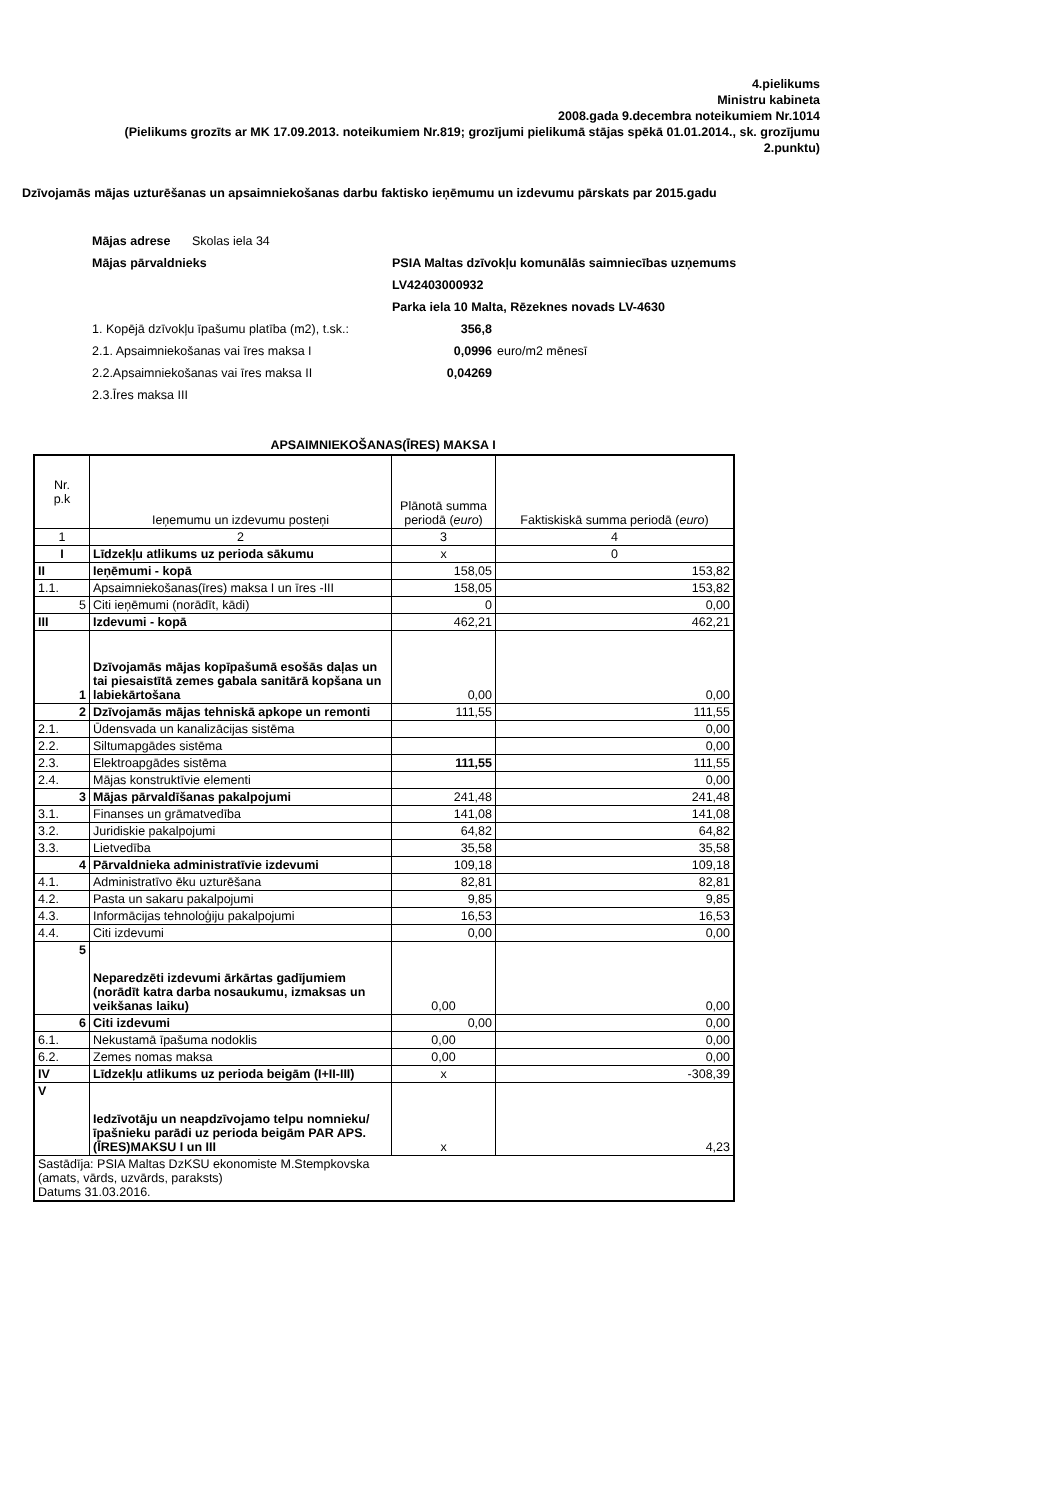4.pielikums
Ministru kabineta
2008.gada 9.decembra noteikumiem Nr.1014
(Pielikums grozīts ar MK 17.09.2013. noteikumiem Nr.819; grozījumi pielikumā stājas spēkā 01.01.2014., sk. grozījumu 2.punktu)
Dzīvojamās mājas uzturēšanas un apsaimniekošanas darbu faktisko ieņēmumu un izdevumu pārskats par 2015.gadu
Mājas adrese Skolas iela 34
Mājas pārvaldnieks PSIA Maltas dzīvokļu komunālās saimniecības uzņemums
LV42403000932
Parka iela 10 Malta, Rēzeknes novads LV-4630
1. Kopējā dzīvokļu īpašumu platība (m2), t.sk.:
356,8
2.1. Apsaimniekošanas vai īres maksa I 0,0996 euro/m2 mēnesī
2.2.Apsaimniekošanas vai īres maksa II 0,04269
2.3.Īres maksa III
APSAIMNIEKOŠANAS(ĪRES) MAKSA I
| Nr. p.k | Ieņemumu un izdevumu posteņi | Plānotā summa periodā ( euro ) | Faktiskiskā summa periodā ( euro ) |
| 1 | 2 | 3 | 4 |
| I | Līdzekļu atlikums uz perioda sākumu | x | 0 |
| II | Ieņēmumi - kopā | 158,05 | 153,82 |
| 1.1. | Apsaimniekošanas(īres) maksa I un īres -III | 158,05 | 153,82 |
| 5 | Citi ieņēmumi (norādīt, kādi) | 0 | 0,00 |
| III | Izdevumi - kopā | 462,21 | 462,21 |
| 1 | Dzīvojamās mājas kopīpašumā esošās daļas un tai piesaistītā zemes gabala sanitārā kopšana un labiekārtošana | 0,00 | 0,00 |
| 2 | Dzīvojamās mājas tehniskā apkope un remonti | 111,55 | 111,55 |
| 2.1. | Ūdensvada un kanalizācijas sistēma | | 0,00 |
| 2.2. | Siltumapgādes sistēma | | 0,00 |
| 2.3. | Elektroapgādes sistēma | 111,55 | 111,55 |
| 2.4. | Mājas konstruktīvie elementi | | 0,00 |
| 3 | Mājas pārvaldīšanas pakalpojumi | 241,48 | 241,48 |
| 3.1. | Finanses un grāmatvedība | 141,08 | 141,08 |
| 3.2. | Juridiskie pakalpojumi | 64,82 | 64,82 |
| 3.3. | Lietvedība | 35,58 | 35,58 |
| 4 | Pārvaldnieka administratīvie izdevumi | 109,18 | 109,18 |
| 4.1. | Administratīvo ēku uzturēšana | 82,81 | 82,81 |
| 4.2. | Pasta un sakaru pakalpojumi | 9,85 | 9,85 |
| 4.3. | Informācijas tehnoloģiju pakalpojumi | 16,53 | 16,53 |
| 4.4. | Citi izdevumi | 0,00 | 0,00 |
| 5 | Neparedzēti izdevumi ārkārtas gadījumiem (norādīt katra darba nosaukumu, izmaksas un veikšanas laiku) | 0,00 | 0,00 |
| 6 | Citi izdevumi | 0,00 | 0,00 |
| 6.1. | Nekustamā īpašuma nodoklis | 0,00 | 0,00 |
| 6.2. | Zemes nomas maksa | 0,00 | 0,00 |
| IV | Līdzekļu atlikums uz perioda beigām (I+II-III) | x | -308,39 |
| V | Iedzīvotāju un neapdzīvojamo telpu nomnieku/īpašnieku parādi uz perioda beigām PAR APS.(ĪRES)MAKSU I un III | x | 4,23 |
| Sastādīja: PSIA Maltas DzKSU ekonomiste M.Stempkovska (amats, vārds, uzvārds, paraksts) Datums 31.03.2016. | | | |